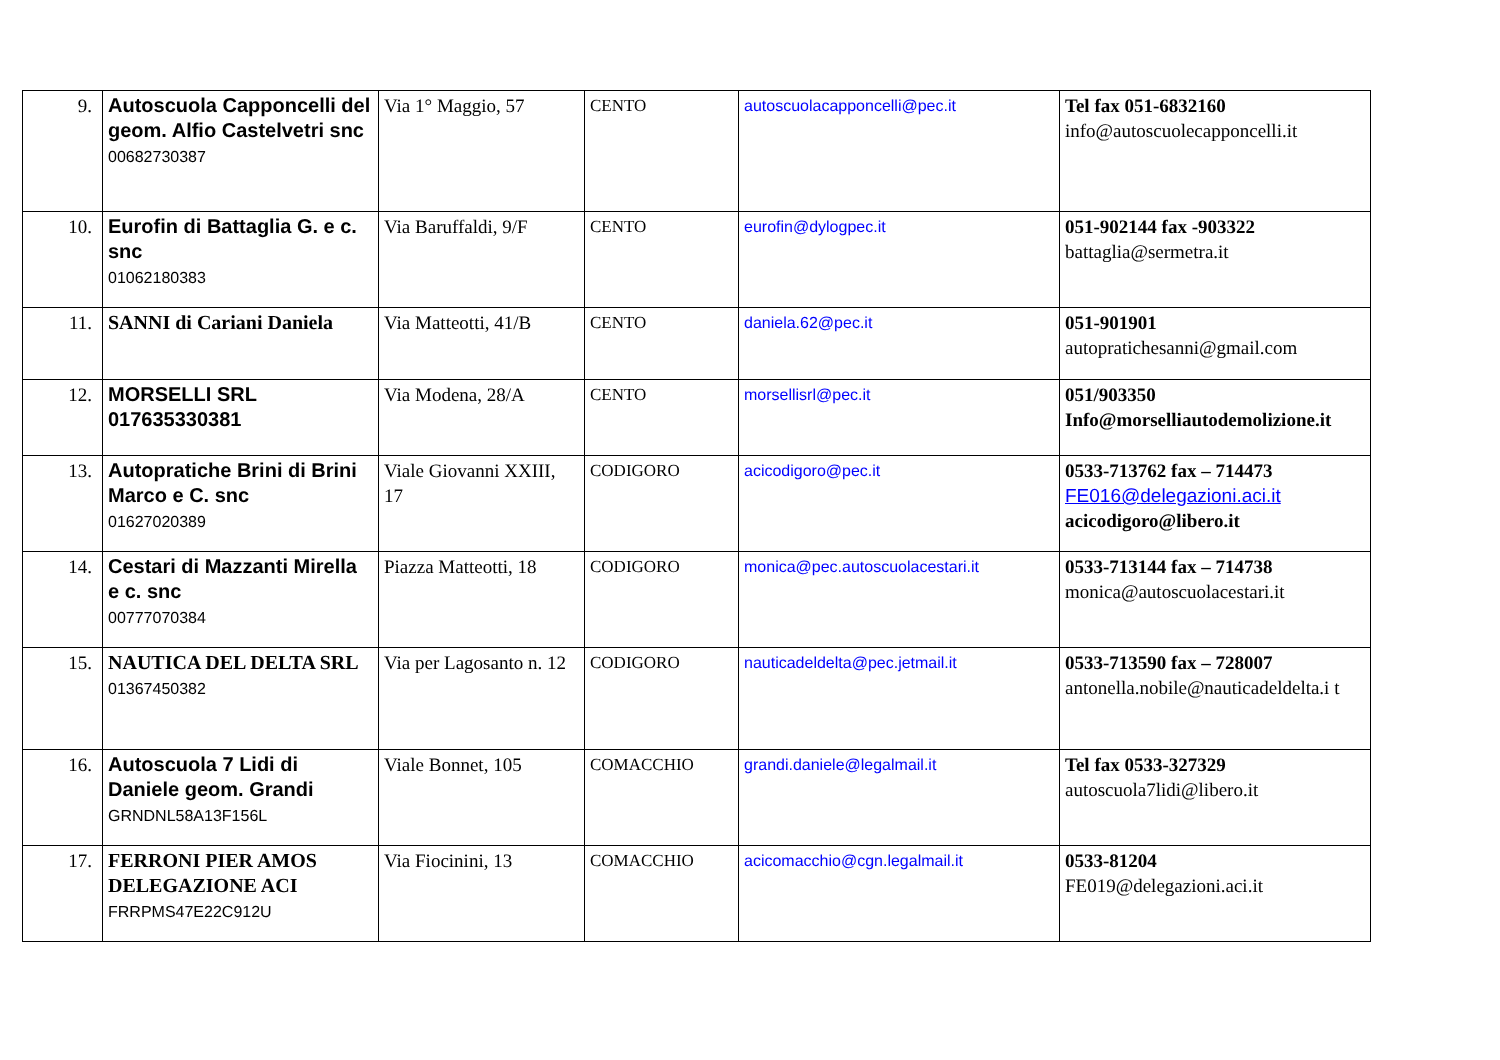| 9. | Autoscuola Capponcelli del geom. Alfio Castelvetri snc 00682730387 | Via 1° Maggio, 57 | CENTO | autoscuolacapponcelli@pec.it | Tel fax 051-6832160 info@autoscuolecapponcelli.it |
| 10. | Eurofin di Battaglia G. e c. snc 01062180383 | Via Baruffaldi, 9/F | CENTO | eurofin@dylogpec.it | 051-902144 fax -903322 battaglia@sermetra.it |
| 11. | SANNI di Cariani Daniela | Via Matteotti, 41/B | CENTO | daniela.62@pec.it | 051-901901 autopratichesanni@gmail.com |
| 12. | MORSELLI SRL 017635330381 | Via Modena, 28/A | CENTO | morsellisrl@pec.it | 051/903350 Info@morselliautodemolizione.it |
| 13. | Autopratiche Brini di Brini Marco e C. snc 01627020389 | Viale Giovanni XXIII, 17 | CODIGORO | acicodigoro@pec.it | 0533-713762 fax – 714473 FE016@delegazioni.aci.it acicodigoro@libero.it |
| 14. | Cestari di Mazzanti Mirella e c. snc 00777070384 | Piazza Matteotti, 18 | CODIGORO | monica@pec.autoscuolacestari.it | 0533-713144 fax – 714738 monica@autoscuolacestari.it |
| 15. | NAUTICA DEL DELTA SRL 01367450382 | Via per Lagosanto n. 12 | CODIGORO | nauticadeldelta@pec.jetmail.it | 0533-713590 fax – 728007 antonella.nobile@nauticadeldelta.i t |
| 16. | Autoscuola 7 Lidi di Daniele geom. Grandi GRNDNL58A13F156L | Viale Bonnet, 105 | COMACCHIO | grandi.daniele@legalmail.it | Tel fax 0533-327329 autoscuola7lidi@libero.it |
| 17. | FERRONI PIER AMOS DELEGAZIONE ACI FRRPMS47E22C912U | Via Fiocinini, 13 | COMACCHIO | acicomacchio@cgn.legalmail.it | 0533-81204 FE019@delegazioni.aci.it |